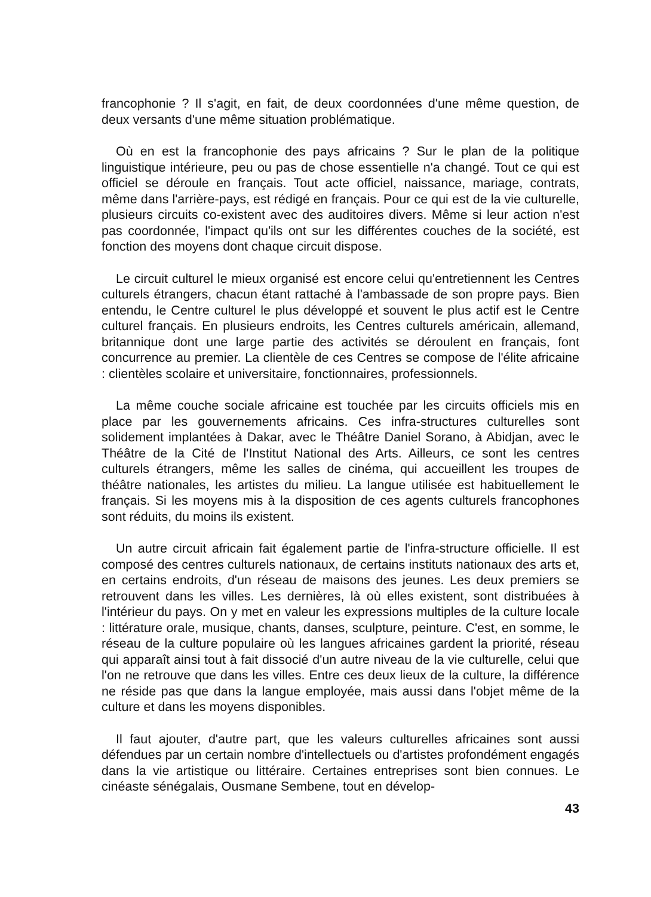francophonie ? Il s'agit, en fait, de deux coordonnées d'une même question, de deux versants d'une même situation problématique.
Où en est la francophonie des pays africains ? Sur le plan de la politique linguistique intérieure, peu ou pas de chose essentielle n'a changé. Tout ce qui est officiel se déroule en français. Tout acte officiel, naissance, mariage, contrats, même dans l'arrière-pays, est rédigé en français. Pour ce qui est de la vie culturelle, plusieurs circuits co-existent avec des auditoires divers. Même si leur action n'est pas coordonnée, l'impact qu'ils ont sur les différentes couches de la société, est fonction des moyens dont chaque circuit dispose.
Le circuit culturel le mieux organisé est encore celui qu'entretiennent les Centres culturels étrangers, chacun étant rattaché à l'ambassade de son propre pays. Bien entendu, le Centre culturel le plus développé et souvent le plus actif est le Centre culturel français. En plusieurs endroits, les Centres culturels américain, allemand, britannique dont une large partie des activités se déroulent en français, font concurrence au premier. La clientèle de ces Centres se compose de l'élite africaine : clientèles scolaire et universitaire, fonctionnaires, professionnels.
La même couche sociale africaine est touchée par les circuits officiels mis en place par les gouvernements africains. Ces infra-structures culturelles sont solidement implantées à Dakar, avec le Théâtre Daniel Sorano, à Abidjan, avec le Théâtre de la Cité de l'Institut National des Arts. Ailleurs, ce sont les centres culturels étrangers, même les salles de cinéma, qui accueillent les troupes de théâtre nationales, les artistes du milieu. La langue utilisée est habituellement le français. Si les moyens mis à la disposition de ces agents culturels francophones sont réduits, du moins ils existent.
Un autre circuit africain fait également partie de l'infra-structure officielle. Il est composé des centres culturels nationaux, de certains instituts nationaux des arts et, en certains endroits, d'un réseau de maisons des jeunes. Les deux premiers se retrouvent dans les villes. Les dernières, là où elles existent, sont distribuées à l'intérieur du pays. On y met en valeur les expressions multiples de la culture locale : littérature orale, musique, chants, danses, sculpture, peinture. C'est, en somme, le réseau de la culture populaire où les langues africaines gardent la priorité, réseau qui apparaît ainsi tout à fait dissocié d'un autre niveau de la vie culturelle, celui que l'on ne retrouve que dans les villes. Entre ces deux lieux de la culture, la différence ne réside pas que dans la langue employée, mais aussi dans l'objet même de la culture et dans les moyens disponibles.
Il faut ajouter, d'autre part, que les valeurs culturelles africaines sont aussi défendues par un certain nombre d'intellectuels ou d'artistes profondément engagés dans la vie artistique ou littéraire. Certaines entreprises sont bien connues. Le cinéaste sénégalais, Ousmane Sembene, tout en dévelop-
43